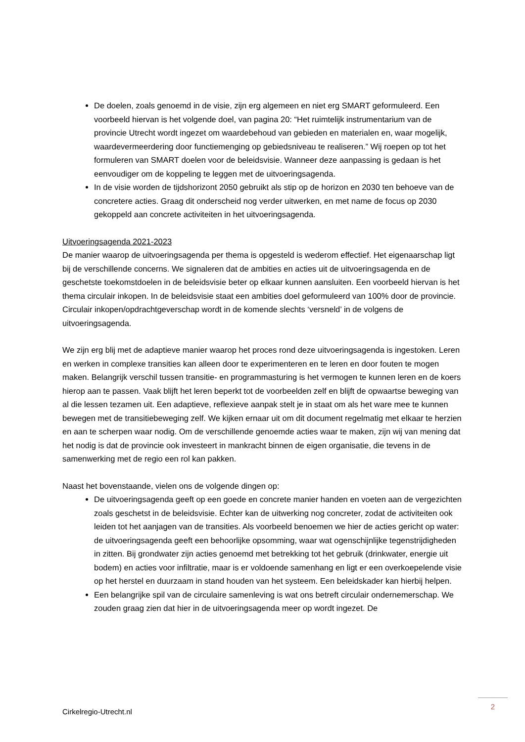De doelen, zoals genoemd in de visie, zijn erg algemeen en niet erg SMART geformuleerd. Een voorbeeld hiervan is het volgende doel, van pagina 20: “Het ruimtelijk instrumentarium van de provincie Utrecht wordt ingezet om waardebehoud van gebieden en materialen en, waar mogelijk, waardevermeerdering door functiemenging op gebiedsniveau te realiseren.” Wij roepen op tot het formuleren van SMART doelen voor de beleidsvisie. Wanneer deze aanpassing is gedaan is het eenvoudiger om de koppeling te leggen met de uitvoeringsagenda.
In de visie worden de tijdshorizont 2050 gebruikt als stip op de horizon en 2030 ten behoeve van de concretere acties. Graag dit onderscheid nog verder uitwerken, en met name de focus op 2030 gekoppeld aan concrete activiteiten in het uitvoeringsagenda.
Uitvoeringsagenda 2021-2023
De manier waarop de uitvoeringsagenda per thema is opgesteld is wederom effectief. Het eigenaarschap ligt bij de verschillende concerns. We signaleren dat de ambities en acties uit de uitvoeringsagenda en de geschetste toekomstdoelen in de beleidsvisie beter op elkaar kunnen aansluiten. Een voorbeeld hiervan is het thema circulair inkopen. In de beleidsvisie staat een ambities doel geformuleerd van 100% door de provincie. Circulair inkopen/opdrachtgeverschap wordt in de komende slechts ‘versneld’ in de volgens de uitvoeringsagenda.
We zijn erg blij met de adaptieve manier waarop het proces rond deze uitvoeringsagenda is ingestoken. Leren en werken in complexe transities kan alleen door te experimenteren en te leren en door fouten te mogen maken. Belangrijk verschil tussen transitie- en programmasturing is het vermogen te kunnen leren en de koers hierop aan te passen. Vaak blijft het leren beperkt tot de voorbeelden zelf en blijft de opwaartse beweging van al die lessen tezamen uit. Een adaptieve, reflexieve aanpak stelt je in staat om als het ware mee te kunnen bewegen met de transitiebeweging zelf. We kijken ernaar uit om dit document regelmatig met elkaar te herzien en aan te scherpen waar nodig. Om de verschillende genoemde acties waar te maken, zijn wij van mening dat het nodig is dat de provincie ook investeert in mankracht binnen de eigen organisatie, die tevens in de samenwerking met de regio een rol kan pakken.
Naast het bovenstaande, vielen ons de volgende dingen op:
De uitvoeringsagenda geeft op een goede en concrete manier handen en voeten aan de vergezichten zoals geschetst in de beleidsvisie. Echter kan de uitwerking nog concreter, zodat de activiteiten ook leiden tot het aanjagen van de transities. Als voorbeeld benoemen we hier de acties gericht op water: de uitvoeringsagenda geeft een behoorlijke opsomming, waar wat ogenschijnlijke tegenstrijdigheden in zitten. Bij grondwater zijn acties genoemd met betrekking tot het gebruik (drinkwater, energie uit bodem) en acties voor infiltratie, maar is er voldoende samenhang en ligt er een overkoepelende visie op het herstel en duurzaam in stand houden van het systeem. Een beleidskader kan hierbij helpen.
Een belangrijke spil van de circulaire samenleving is wat ons betreft circulair ondernemerschap. We zouden graag zien dat hier in de uitvoeringsagenda meer op wordt ingezet. De
2
Cirkelregio-Utrecht.nl